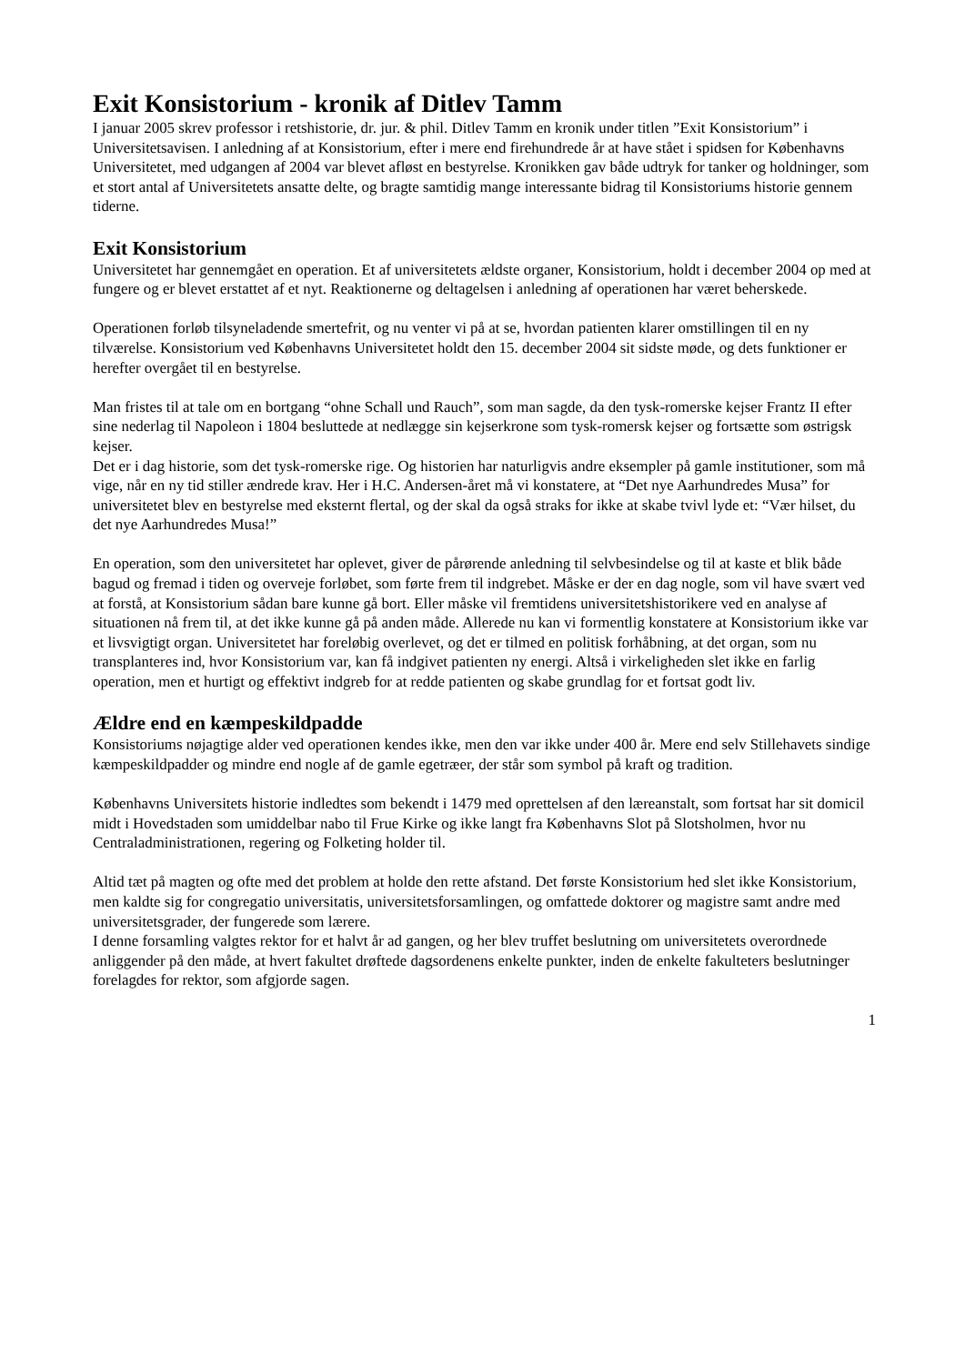Exit Konsistorium - kronik af Ditlev Tamm
I januar 2005 skrev professor i retshistorie, dr. jur. & phil. Ditlev Tamm en kronik under titlen ”Exit Konsistorium” i Universitetsavisen. I anledning af at Konsistorium, efter i mere end firehundrede år at have stået i spidsen for Københavns Universitetet, med udgangen af 2004 var blevet afløst en bestyrelse. Kronikken gav både udtryk for tanker og holdninger, som et stort antal af Universitetets ansatte delte, og bragte samtidig mange interessante bidrag til Konsistoriums historie gennem tiderne.
Exit Konsistorium
Universitetet har gennemgået en operation. Et af universitetets ældste organer, Konsistorium, holdt i december 2004 op med at fungere og er blevet erstattet af et nyt. Reaktionerne og deltagelsen i anledning af operationen har været beherskede.
Operationen forløb tilsyneladende smertefrit, og nu venter vi på at se, hvordan patienten klarer omstillingen til en ny tilværelse. Konsistorium ved Københavns Universitetet holdt den 15. december 2004 sit sidste møde, og dets funktioner er herefter overgået til en bestyrelse.
Man fristes til at tale om en bortgang “ohne Schall und Rauch”, som man sagde, da den tysk-romerske kejser Frantz II efter sine nederlag til Napoleon i 1804 besluttede at nedlægge sin kejserkrone som tysk-romersk kejser og fortsætte som østrigsk kejser.
Det er i dag historie, som det tysk-romerske rige. Og historien har naturligvis andre eksempler på gamle institutioner, som må vige, når en ny tid stiller ændrede krav. Her i H.C. Andersen-året må vi konstatere, at “Det nye Aarhundredes Musa” for universitetet blev en bestyrelse med eksternt flertal, og der skal da også straks for ikke at skabe tvivl lyde et: “Vær hilset, du det nye Aarhundredes Musa!”
En operation, som den universitetet har oplevet, giver de pårørende anledning til selvbesindelse og til at kaste et blik både bagud og fremad i tiden og overveje forløbet, som førte frem til indgrebet. Måske er der en dag nogle, som vil have svært ved at forstå, at Konsistorium sådan bare kunne gå bort. Eller måske vil fremtidens universitetshistorikere ved en analyse af situationen nå frem til, at det ikke kunne gå på anden måde. Allerede nu kan vi formentlig konstatere at Konsistorium ikke var et livsvigtigt organ. Universitetet har foreløbig overlevet, og det er tilmed en politisk forhåbning, at det organ, som nu transplanteres ind, hvor Konsistorium var, kan få indgivet patienten ny energi. Altså i virkeligheden slet ikke en farlig operation, men et hurtigt og effektivt indgreb for at redde patienten og skabe grundlag for et fortsat godt liv.
Ældre end en kæmpeskildpadde
Konsistoriums nøjagtige alder ved operationen kendes ikke, men den var ikke under 400 år. Mere end selv Stillehavets sindige kæmpeskildpadder og mindre end nogle af de gamle egetræer, der står som symbol på kraft og tradition.
Københavns Universitets historie indledtes som bekendt i 1479 med oprettelsen af den læreanstalt, som fortsat har sit domicil midt i Hovedstaden som umiddelbar nabo til Frue Kirke og ikke langt fra Københavns Slot på Slotsholmen, hvor nu Centraladministrationen, regering og Folketing holder til.
Altid tæt på magten og ofte med det problem at holde den rette afstand. Det første Konsistorium hed slet ikke Konsistorium, men kaldte sig for congregatio universitatis, universitetsforsamlingen, og omfattede doktorer og magistre samt andre med universitetsgrader, der fungerede som lærere.
I denne forsamling valgtes rektor for et halvt år ad gangen, og her blev truffet beslutning om universitetets overordnede anliggender på den måde, at hvert fakultet drøftede dagsordenens enkelte punkter, inden de enkelte fakulteters beslutninger forelagdes for rektor, som afgjorde sagen.
1